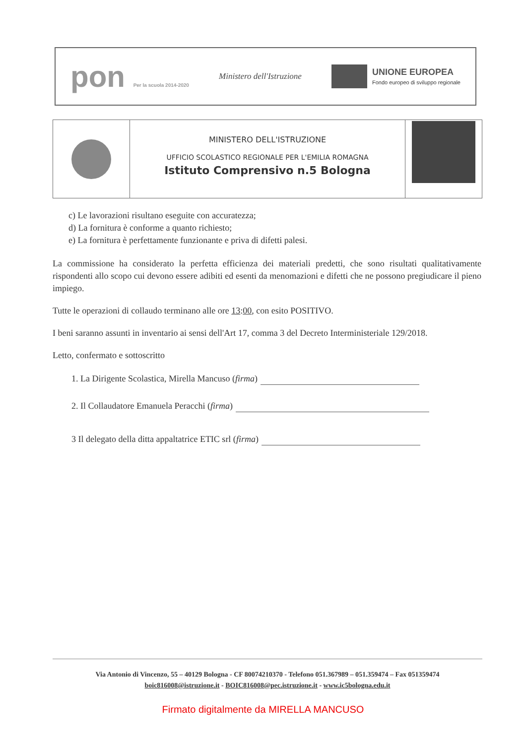pon Per la scuola 2014-2020
Ministero dell'Istruzione
UNIONE EUROPEA
Fondo europeo di sviluppo regionale
MINISTERO DELL'ISTRUZIONE
UFFICIO SCOLASTICO REGIONALE PER L'EMILIA ROMAGNA
Istituto Comprensivo n.5 Bologna
c) Le lavorazioni risultano eseguite con accuratezza;
d) La fornitura è conforme a quanto richiesto;
e) La fornitura è perfettamente funzionante e priva di difetti palesi.
La commissione ha considerato la perfetta efficienza dei materiali predetti, che sono risultati qualitativamente rispondenti allo scopo cui devono essere adibiti ed esenti da menomazioni e difetti che ne possono pregiudicare il pieno impiego.
Tutte le operazioni di collaudo terminano alle ore 13:00, con esito POSITIVO.
I beni saranno assunti in inventario ai sensi dell'Art 17, comma 3 del Decreto Interministeriale 129/2018.
Letto, confermato e sottoscritto
1. La Dirigente Scolastica, Mirella Mancuso (firma)
2. Il Collaudatore Emanuela Peracchi (firma)
3 Il delegato della ditta appaltatrice ETIC srl (firma)
Via Antonio di Vincenzo, 55 – 40129 Bologna - CF 80074210370 - Telefono 051.367989 – 051.359474 – Fax 051359474
boic816008@istruzione.it - BOIC816008@pec.istruzione.it - www.ic5bologna.edu.it
Firmato digitalmente da MIRELLA MANCUSO